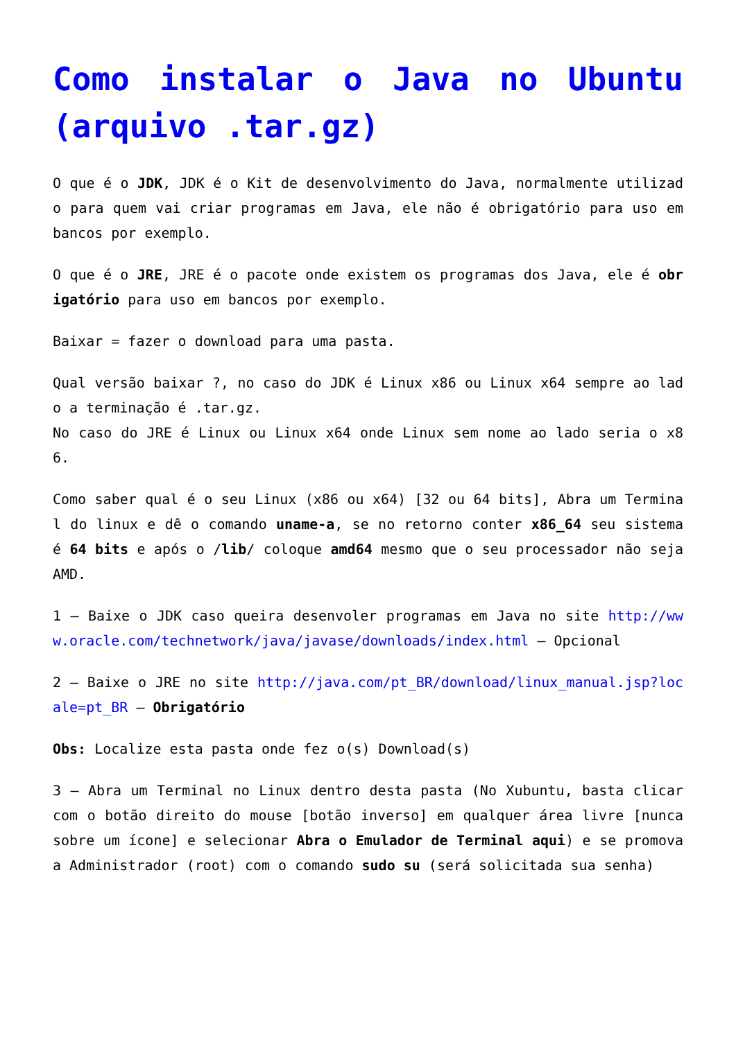Como instalar o Java no Ubuntu (arquivo .tar.gz)
O que é o JDK, JDK é o Kit de desenvolvimento do Java, normalmente utilizado para quem vai criar programas em Java, ele não é obrigatório para uso em bancos por exemplo.
O que é o JRE, JRE é o pacote onde existem os programas dos Java, ele é obrigatório para uso em bancos por exemplo.
Baixar = fazer o download para uma pasta.
Qual versão baixar ?, no caso do JDK é Linux x86 ou Linux x64 sempre ao lado a terminação é .tar.gz.
No caso do JRE é Linux ou Linux x64 onde Linux sem nome ao lado seria o x86.
Como saber qual é o seu Linux (x86 ou x64) [32 ou 64 bits], Abra um Terminal do linux e dê o comando uname-a, se no retorno conter x86_64 seu sistema é 64 bits e após o /lib/ coloque amd64 mesmo que o seu processador não seja AMD.
1 – Baixe o JDK caso queira desenvoler programas em Java no site http://www.oracle.com/technetwork/java/javase/downloads/index.html – Opcional
2 – Baixe o JRE no site http://java.com/pt_BR/download/linux_manual.jsp?locale=pt_BR – Obrigatório
Obs: Localize esta pasta onde fez o(s) Download(s)
3 – Abra um Terminal no Linux dentro desta pasta (No Xubuntu, basta clicar com o botão direito do mouse [botão inverso] em qualquer área livre [nunca sobre um ícone] e selecionar Abra o Emulador de Terminal aqui) e se promova a Administrador (root) com o comando sudo su (será solicitada sua senha)